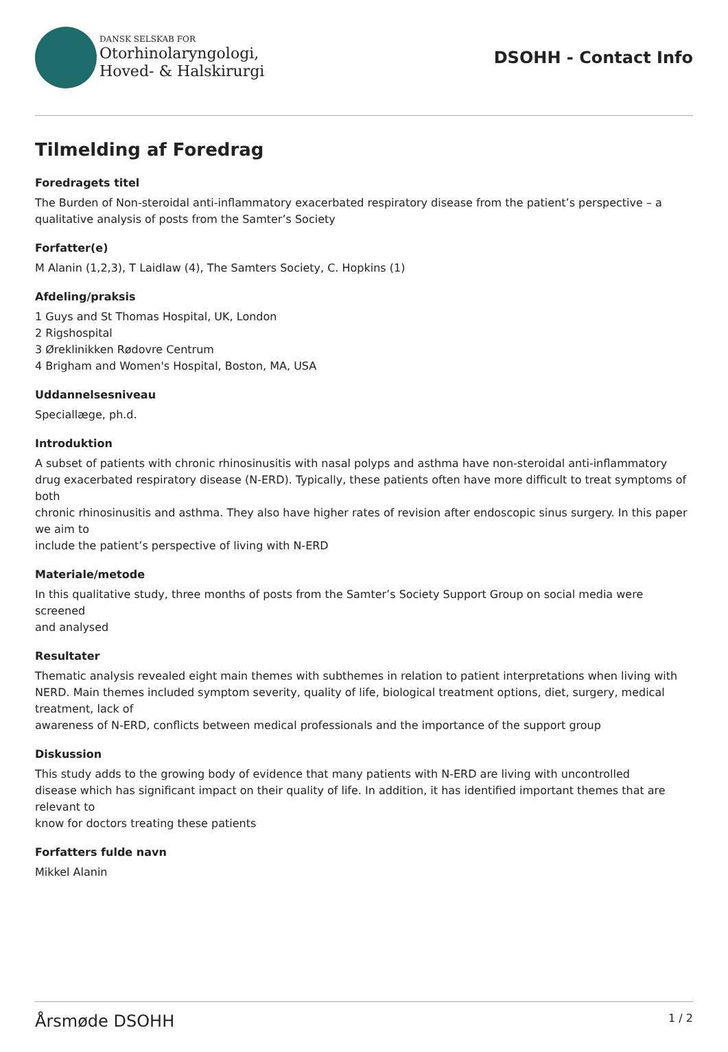DANSK SELSKAB FOR
Otorhinolaryngologi,
Hoved- & Halskirurgi
DSOHH - Contact Info
Tilmelding af Foredrag
Foredragets titel
The Burden of Non-steroidal anti-inflammatory exacerbated respiratory disease from the patient’s perspective – a qualitative analysis of posts from the Samter’s Society
Forfatter(e)
M Alanin (1,2,3), T Laidlaw (4), The Samters Society, C. Hopkins (1)
Afdeling/praksis
1 Guys and St Thomas Hospital, UK, London
2 Rigshospital
3 Øreklinikken Rødovre Centrum
4 Brigham and Women's Hospital, Boston, MA, USA
Uddannelsesniveau
Speciallæge, ph.d.
Introduktion
A subset of patients with chronic rhinosinusitis with nasal polyps and asthma have non-steroidal anti-inflammatory drug exacerbated respiratory disease (N-ERD). Typically, these patients often have more difficult to treat symptoms of both
chronic rhinosinusitis and asthma. They also have higher rates of revision after endoscopic sinus surgery. In this paper we aim to
include the patient’s perspective of living with N-ERD
Materiale/metode
In this qualitative study, three months of posts from the Samter’s Society Support Group on social media were screened
and analysed
Resultater
Thematic analysis revealed eight main themes with subthemes in relation to patient interpretations when living with NERD. Main themes included symptom severity, quality of life, biological treatment options, diet, surgery, medical treatment, lack of
awareness of N-ERD, conflicts between medical professionals and the importance of the support group
Diskussion
This study adds to the growing body of evidence that many patients with N-ERD are living with uncontrolled
disease which has significant impact on their quality of life. In addition, it has identified important themes that are relevant to
know for doctors treating these patients
Forfatters fulde navn
Mikkel Alanin
Årsmøde DSOHH 1 / 2